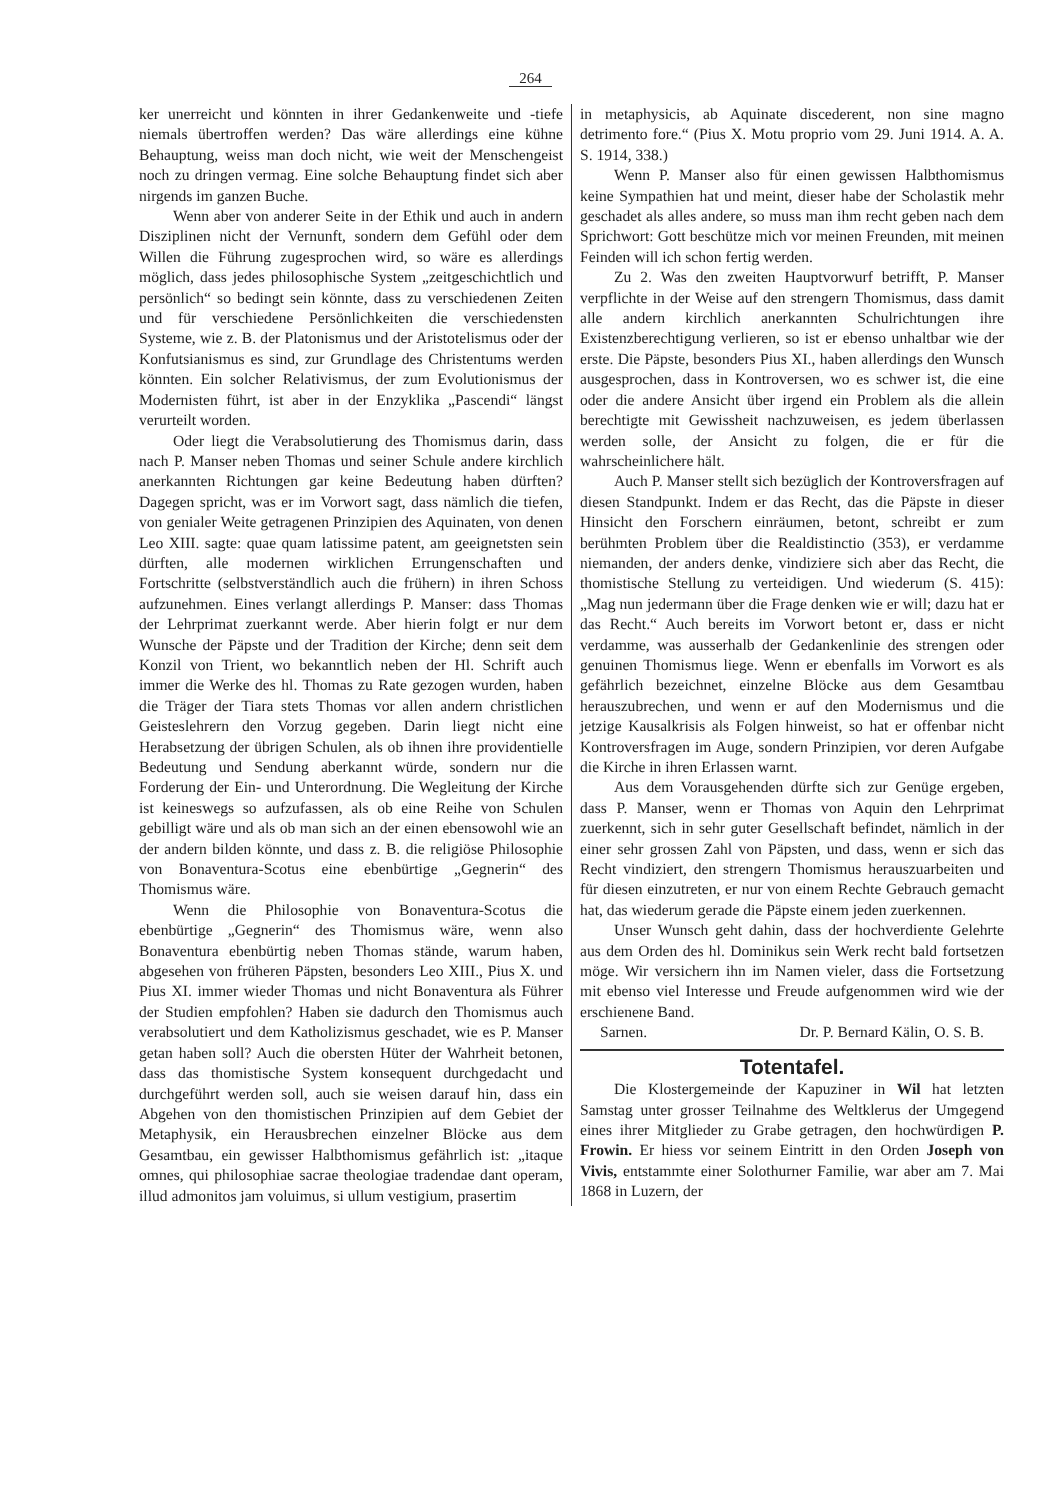264
ker unerreicht und könnten in ihrer Gedankenweite und -tiefe niemals übertroffen werden? Das wäre allerdings eine kühne Behauptung, weiss man doch nicht, wie weit der Menschengeist noch zu dringen vermag. Eine solche Behauptung findet sich aber nirgends im ganzen Buche.
Wenn aber von anderer Seite in der Ethik und auch in andern Disziplinen nicht der Vernunft, sondern dem Gefühl oder dem Willen die Führung zugesprochen wird, so wäre es allerdings möglich, dass jedes philosophische System „zeitgeschichtlich und persönlich“ so bedingt sein könnte, dass zu verschiedenen Zeiten und für verschiedene Persönlichkeiten die verschiedensten Systeme, wie z. B. der Platonismus und der Aristotelismus oder der Konfutsianismus es sind, zur Grundlage des Christentums werden könnten. Ein solcher Relativismus, der zum Evolutionismus der Modernisten führt, ist aber in der Enzyklika „Pascendi“ längst verurteilt worden.
Oder liegt die Verabsolutierung des Thomismus darin, dass nach P. Manser neben Thomas und seiner Schule andere kirchlich anerkannten Richtungen gar keine Bedeutung haben dürften? Dagegen spricht, was er im Vorwort sagt, dass nämlich die tiefen, von genialer Weite getragenen Prinzipien des Aquinaten, von denen Leo XIII. sagte: quae quam latissime patent, am geeignetsten sein dürften, alle modernen wirklichen Errungenschaften und Fortschritte (selbstverständlich auch die frühern) in ihren Schoss aufzunehmen. Eines verlangt allerdings P. Manser: dass Thomas der Lehrprimat zuerkannt werde. Aber hierin folgt er nur dem Wunsche der Päpste und der Tradition der Kirche; denn seit dem Konzil von Trient, wo bekanntlich neben der Hl. Schrift auch immer die Werke des hl. Thomas zu Rate gezogen wurden, haben die Träger der Tiara stets Thomas vor allen andern christlichen Geisteslehrern den Vorzug gegeben. Darin liegt nicht eine Herabsetzung der übrigen Schulen, als ob ihnen ihre providentielle Bedeutung und Sendung aberkannt würde, sondern nur die Forderung der Ein- und Unterordnung. Die Wegleitung der Kirche ist keineswegs so aufzufassen, als ob eine Reihe von Schulen gebilligt wäre und als ob man sich an der einen ebensowohl wie an der andern bilden könnte, und dass z. B. die religiöse Philosophie von Bonaventura-Scotus eine ebenbürtige „Gegnerin“ des Thomismus wäre.
Wenn die Philosophie von Bonaventura-Scotus die ebenbürtige „Gegnerin“ des Thomismus wäre, wenn also Bonaventura ebenbürtig neben Thomas stände, warum haben, abgesehen von früheren Päpsten, besonders Leo XIII., Pius X. und Pius XI. immer wieder Thomas und nicht Bonaventura als Führer der Studien empfohlen? Haben sie dadurch den Thomismus auch verabsolutiert und dem Katholizismus geschadet, wie es P. Manser getan haben soll? Auch die obersten Hüter der Wahrheit betonen, dass das thomistische System konsequent durchgedacht und durchgeführt werden soll, auch sie weisen darauf hin, dass ein Abgehen von den thomistischen Prinzipien auf dem Gebiet der Metaphysik, ein Herausbrechen einzelner Blöcke aus dem Gesamtbau, ein gewisser Halbthomismus gefährlich ist: „itaque omnes, qui philosophiae sacrae theologiae tradendae dant operam, illud admonitos jam voluimus, si ullum vestigium, prasertim
in metaphysicis, ab Aquinate discederent, non sine magno detrimento fore.“ (Pius X. Motu proprio vom 29. Juni 1914. A. A. S. 1914, 338.)
Wenn P. Manser also für einen gewissen Halbthomismus keine Sympathien hat und meint, dieser habe der Scholastik mehr geschadet als alles andere, so muss man ihm recht geben nach dem Sprichwort: Gott beschütze mich vor meinen Freunden, mit meinen Feinden will ich schon fertig werden.
Zu 2. Was den zweiten Hauptvorwurf betrifft, P. Manser verpflichte in der Weise auf den strengern Thomismus, dass damit alle andern kirchlich anerkannten Schulrichtungen ihre Existenzberechtigung verlieren, so ist er ebenso unhaltbar wie der erste. Die Päpste, besonders Pius XI., haben allerdings den Wunsch ausgesprochen, dass in Kontroversen, wo es schwer ist, die eine oder die andere Ansicht über irgend ein Problem als die allein berechtigte mit Gewissheit nachzuweisen, es jedem überlassen werden solle, der Ansicht zu folgen, die er für die wahrscheinlichere hält.
Auch P. Manser stellt sich bezüglich der Kontroversfragen auf diesen Standpunkt. Indem er das Recht, das die Päpste in dieser Hinsicht den Forschern einräumen, betont, schreibt er zum berühmten Problem über die Realdistinctio (353), er verdamme niemanden, der anders denke, vindiziere sich aber das Recht, die thomistische Stellung zu verteidigen. Und wiederum (S. 415): „Mag nun jedermann über die Frage denken wie er will; dazu hat er das Recht.“ Auch bereits im Vorwort betont er, dass er nicht verdamme, was ausserhalb der Gedankenlinie des strengen oder genuinen Thomismus liege. Wenn er ebenfalls im Vorwort es als gefährlich bezeichnet, einzelne Blöcke aus dem Gesamtbau herauszubrechen, und wenn er auf den Modernismus und die jetzige Kausalkrisis als Folgen hinweist, so hat er offenbar nicht Kontroversfragen im Auge, sondern Prinzipien, vor deren Aufgabe die Kirche in ihren Erlassen warnt.
Aus dem Vorausgehenden dürfte sich zur Genüge ergeben, dass P. Manser, wenn er Thomas von Aquin den Lehrprimat zuerkennt, sich in sehr guter Gesellschaft befindet, nämlich in der einer sehr grossen Zahl von Päpsten, und dass, wenn er sich das Recht vindiziert, den strengern Thomismus herauszuarbeiten und für diesen einzutreten, er nur von einem Rechte Gebrauch gemacht hat, das wiederum gerade die Päpste einem jeden zuerkennen.
Unser Wunsch geht dahin, dass der hochverdiente Gelehrte aus dem Orden des hl. Dominikus sein Werk recht bald fortsetzen möge. Wir versichern ihn im Namen vieler, dass die Fortsetzung mit ebenso viel Interesse und Freude aufgenommen wird wie der erschienene Band.
Sarnen. Dr. P. Bernard Kälin, O. S. B.
Totentafel.
Die Klostergemeinde der Kapuziner in Wil hat letzten Samstag unter grosser Teilnahme des Weltklerus der Umgegend eines ihrer Mitglieder zu Grabe getragen, den hochwürdigen P. Frowin. Er hiess vor seinem Eintritt in den Orden Joseph von Vivis, entstammte einer Solothurner Familie, war aber am 7. Mai 1868 in Luzern, der